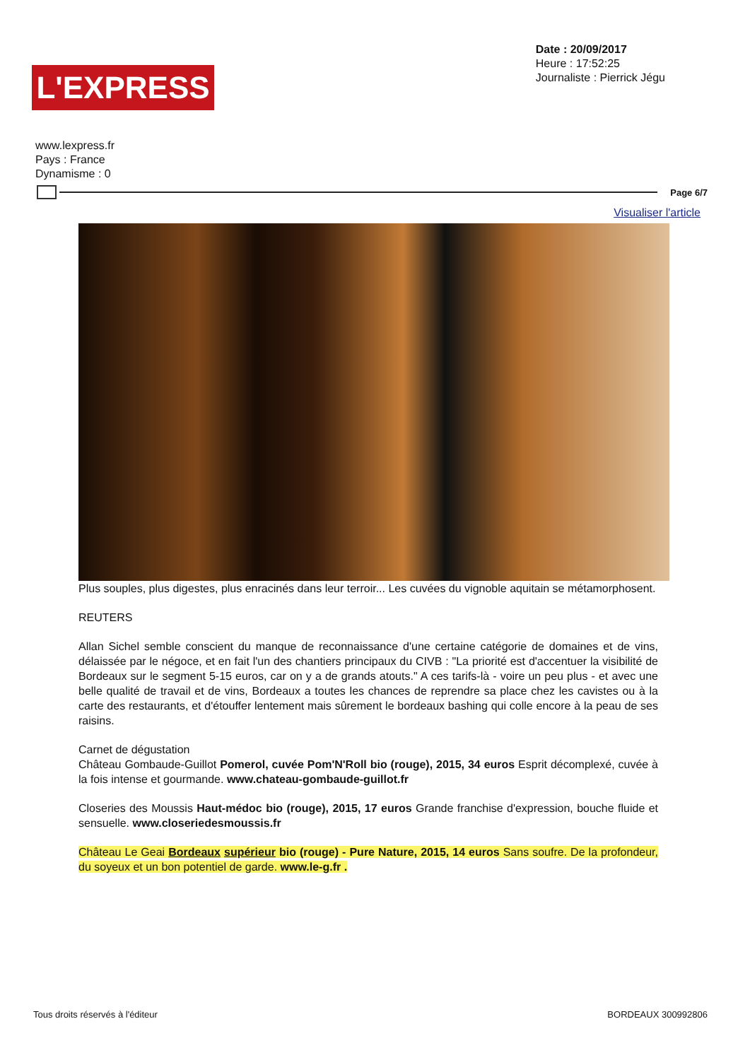L'EXPRESS
Date : 20/09/2017
Heure : 17:52:25
Journaliste : Pierrick Jégu
www.lexpress.fr
Pays : France
Dynamisme : 0
Page 6/7
Visualiser l'article
Plus souples, plus digestes, plus enracinés dans leur terroir... Les cuvées du vignoble aquitain se métamorphosent.
REUTERS
Allan Sichel semble conscient du manque de reconnaissance d'une certaine catégorie de domaines et de vins, délaissée par le négoce, et en fait l'un des chantiers principaux du CIVB : "La priorité est d'accentuer la visibilité de Bordeaux sur le segment 5-15 euros, car on y a de grands atouts." A ces tarifs-là - voire un peu plus - et avec une belle qualité de travail et de vins, Bordeaux a toutes les chances de reprendre sa place chez les cavistes ou à la carte des restaurants, et d'étouffer lentement mais sûrement le bordeaux bashing qui colle encore à la peau de ses raisins.
Carnet de dégustation
Château Gombaude-Guillot Pomerol, cuvée Pom'N'Roll bio (rouge), 2015, 34 euros Esprit décomplexé, cuvée à la fois intense et gourmande. www.chateau-gombaude-guillot.fr
Closeries des Moussis Haut-médoc bio (rouge), 2015, 17 euros Grande franchise d'expression, bouche fluide et sensuelle. www.closeriedesmoussis.fr
Château Le Geai Bordeaux supérieur bio (rouge) - Pure Nature, 2015, 14 euros Sans soufre. De la profondeur, du soyeux et un bon potentiel de garde. www.le-g.fr .
Tous droits réservés à l'éditeur BORDEAUX 300992806